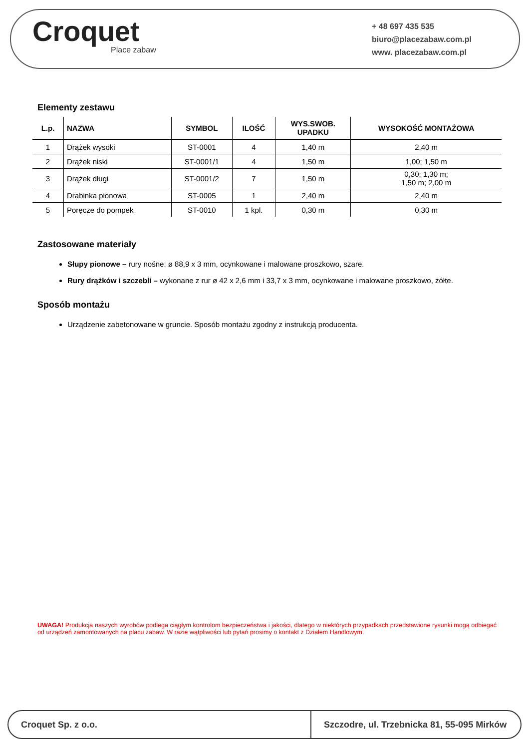Croquet
Place zabaw
+ 48 697 435 535
biuro@placezabaw.com.pl
www. placezabaw.com.pl
Elementy zestawu
| L.p. | NAZWA | SYMBOL | ILOŚĆ | WYS.SWOB. UPADKU | WYSOKOŚĆ MONTAŻOWA |
| --- | --- | --- | --- | --- | --- |
| 1 | Drążek wysoki | ST-0001 | 4 | 1,40 m | 2,40 m |
| 2 | Drążek niski | ST-0001/1 | 4 | 1,50 m | 1,00; 1,50 m |
| 3 | Drążek długi | ST-0001/2 | 7 | 1,50 m | 0,30; 1,30 m; 1,50 m; 2,00 m |
| 4 | Drabinka pionowa | ST-0005 | 1 | 2,40 m | 2,40 m |
| 5 | Poręcze do pompek | ST-0010 | 1 kpl. | 0,30 m | 0,30 m |
Zastosowane materiały
Słupy pionowe – rury nośne: ø 88,9 x 3 mm, ocynkowane i malowane proszkowo, szare.
Rury drążków i szczebli – wykonane z rur ø 42 x 2,6 mm i 33,7 x 3 mm, ocynkowane i malowane proszkowo, żółte.
Sposób montażu
Urządzenie zabetonowane w gruncie. Sposób montażu zgodny z instrukcją producenta.
UWAGA! Produkcja naszych wyrobów podlega ciągłym kontrolom bezpieczeństwa i jakości, dlatego w niektórych przypadkach przedstawione rysunki mogą odbiegać od urządzeń zamontowanych na placu zabaw. W razie wątpliwości lub pytań prosimy o kontakt z Działem Handlowym.
Croquet Sp. z o.o.
Szczodre, ul. Trzebnicka 81, 55-095 Mirków